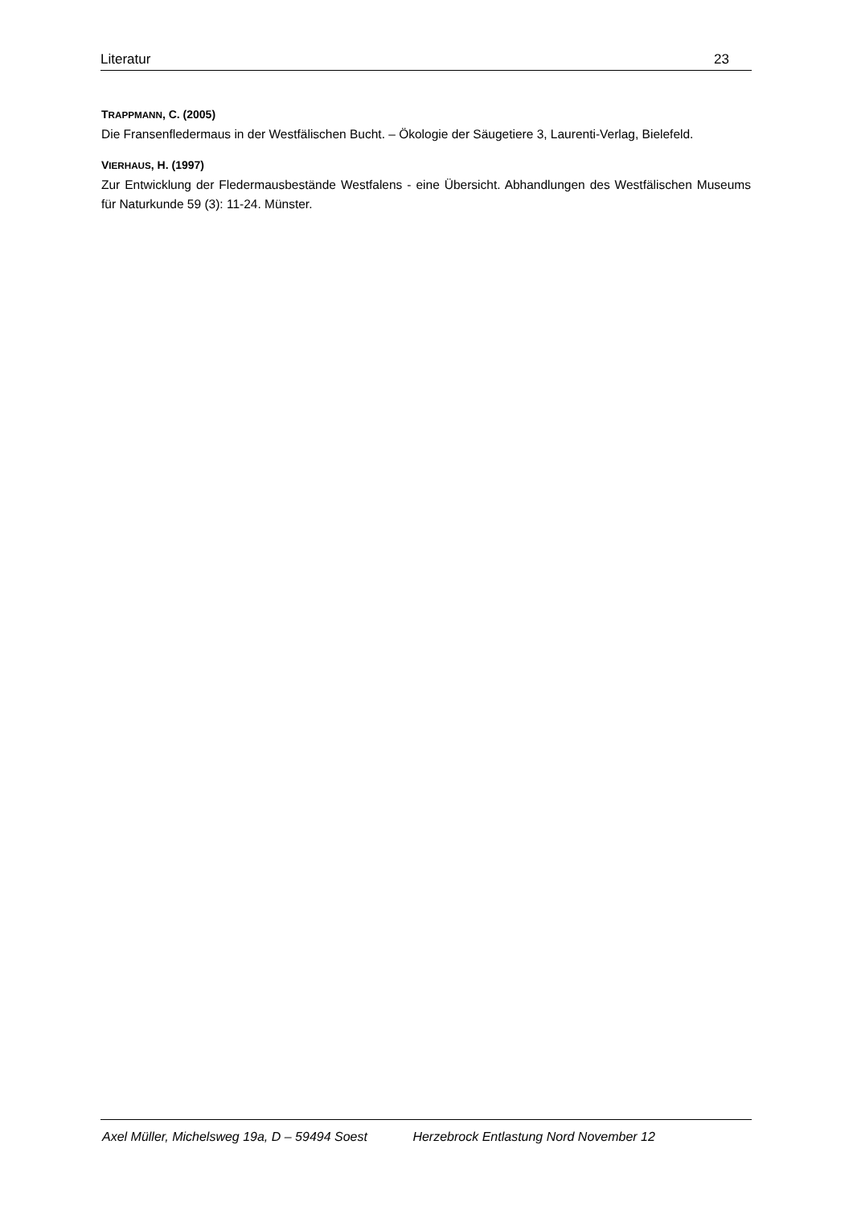Literatur 23
TRAPPMANN, C. (2005)
Die Fransenfledermaus in der Westfälischen Bucht. – Ökologie der Säugetiere 3, Laurenti-Verlag, Bielefeld.
VIERHAUS, H. (1997)
Zur Entwicklung der Fledermausbestände Westfalens - eine Übersicht. Abhandlungen des Westfälischen Museums für Naturkunde 59 (3): 11-24. Münster.
Axel Müller, Michelsweg 19a, D – 59494 Soest Herzebrock Entlastung Nord November 12